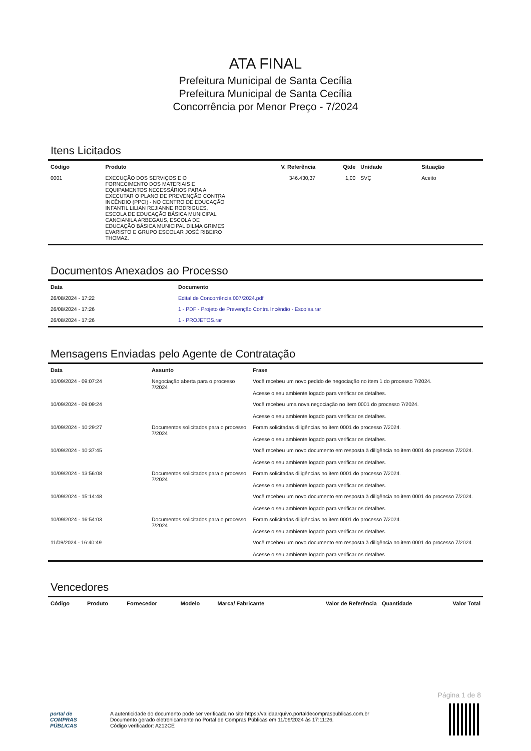ATA FINAL
Prefeitura Municipal de Santa Cecília
Prefeitura Municipal de Santa Cecília
Concorrência por Menor Preço - 7/2024
Itens Licitados
| Código | Produto | V. Referência | Qtde | Unidade | Situação |
| --- | --- | --- | --- | --- | --- |
| 0001 | EXECUÇÃO DOS SERVIÇOS E O FORNECIMENTO DOS MATERIAIS E EQUIPAMENTOS NECESSÁRIOS PARA A EXECUTAR O PLANO DE PREVENÇÃO CONTRA INCÊNDIO (PPCI) - NO CENTRO DE EDUCAÇÃO INFANTIL LILIAN REJIANNE RODRIGUES, ESCOLA DE EDUCAÇÃO BÁSICA MUNICIPAL CANCIANILA ARBEGAUS, ESCOLA DE EDUCAÇÃO BÁSICA MUNICIPAL DILMA GRIMES EVARISTO E GRUPO ESCOLAR JOSÉ RIBEIRO THOMAZ. | 346.430,37 | 1,00 | SVÇ | Aceito |
Documentos Anexados ao Processo
| Data | Documento |
| --- | --- |
| 26/08/2024 - 17:22 | Edital de Concorrência 007/2024.pdf |
| 26/08/2024 - 17:26 | 1 - PDF - Projeto de Prevenção Contra Incêndio - Escolas.rar |
| 26/08/2024 - 17:26 | 1 - PROJETOS.rar |
Mensagens Enviadas pelo Agente de Contratação
| Data | Assunto | Frase |
| --- | --- | --- |
| 10/09/2024 - 09:07:24 | Negociação aberta para o processo 7/2024 | Você recebeu um novo pedido de negociação no item 1 do processo 7/2024. Acesse o seu ambiente logado para verificar os detalhes. |
| 10/09/2024 - 09:09:24 | | Você recebeu uma nova negociação no item 0001 do processo 7/2024. Acesse o seu ambiente logado para verificar os detalhes. |
| 10/09/2024 - 10:29:27 | Documentos solicitados para o processo 7/2024 | Foram solicitadas diligências no item 0001 do processo 7/2024. Acesse o seu ambiente logado para verificar os detalhes. |
| 10/09/2024 - 10:37:45 | | Você recebeu um novo documento em resposta à diligência no item 0001 do processo 7/2024. Acesse o seu ambiente logado para verificar os detalhes. |
| 10/09/2024 - 13:56:08 | Documentos solicitados para o processo 7/2024 | Foram solicitadas diligências no item 0001 do processo 7/2024. Acesse o seu ambiente logado para verificar os detalhes. |
| 10/09/2024 - 15:14:48 | | Você recebeu um novo documento em resposta à diligência no item 0001 do processo 7/2024. Acesse o seu ambiente logado para verificar os detalhes. |
| 10/09/2024 - 16:54:03 | Documentos solicitados para o processo 7/2024 | Foram solicitadas diligências no item 0001 do processo 7/2024. Acesse o seu ambiente logado para verificar os detalhes. |
| 11/09/2024 - 16:40:49 | | Você recebeu um novo documento em resposta à diligência no item 0001 do processo 7/2024. Acesse o seu ambiente logado para verificar os detalhes. |
Vencedores
| Código | Produto | Fornecedor | Modelo | Marca/ Fabricante | Valor de Referência | Quantidade | Valor Total |
| --- | --- | --- | --- | --- | --- | --- | --- |
Página 1 de 8
portal de
COMPRAS
PÚBLICAS
A autenticidade do documento pode ser verificada no site https://validaarquivo.portaldecompraspublicas.com.br
Documento gerado eletronicamente no Portal de Compras Públicas em 11/09/2024 às 17:11:26.
Código verificador: A212CE